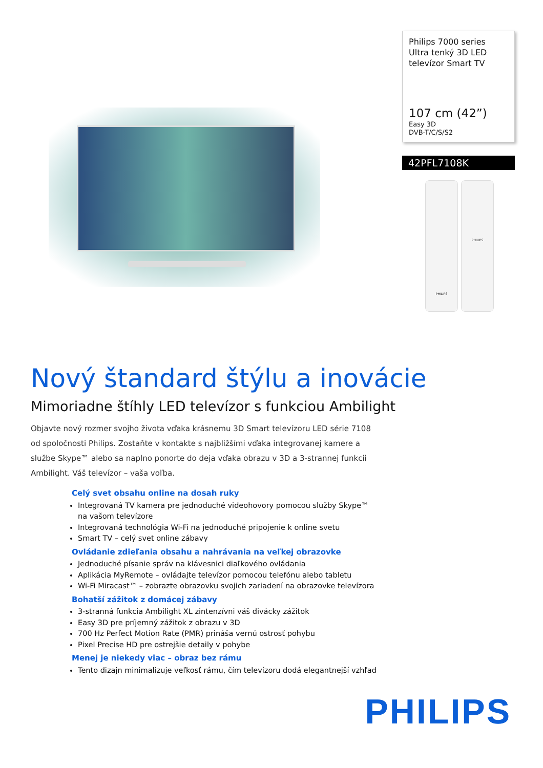Philips 7000 series
Ultra tenký 3D LED
televízor Smart TV
107 cm (42”)
Easy 3D
DVB-T/C/S/S2
42PFL7108K
PHILIPS
PHILIPS
Nový štandard štýlu a inovácie
Mimoriadne štíhly LED televízor s funkciou Ambilight
Objavte nový rozmer svojho života vďaka krásnemu 3D Smart televízoru LED série 7108 od spoločnosti Philips. Zostaňte v kontakte s najbližšími vďaka integrovanej kamere a službe Skype™ alebo sa naplno ponorte do deja vďaka obrazu v 3D a 3-strannej funkcii Ambilight. Váš televízor – vaša voľba.
Celý svet obsahu online na dosah ruky
Integrovaná TV kamera pre jednoduché videohovory pomocou služby Skype™ na vašom televízore
Integrovaná technológia Wi-Fi na jednoduché pripojenie k online svetu
Smart TV – celý svet online zábavy
Ovládanie zdieľania obsahu a nahrávania na veľkej obrazovke
Jednoduché písanie správ na klávesnici diaľkového ovládania
Aplikácia MyRemote – ovládajte televízor pomocou telefónu alebo tabletu
Wi-Fi Miracast™ – zobrazte obrazovku svojich zariadení na obrazovke televízora
Bohatší zážitok z domácej zábavy
3-stranná funkcia Ambilight XL zintenzívni váš divácky zážitok
Easy 3D pre príjemný zážitok z obrazu v 3D
700 Hz Perfect Motion Rate (PMR) prináša vernú ostrosť pohybu
Pixel Precise HD pre ostrejšie detaily v pohybe
Menej je niekedy viac – obraz bez rámu
Tento dizajn minimalizuje veľkosť rámu, čím televízoru dodá elegantnejší vzhľad
PHILIPS